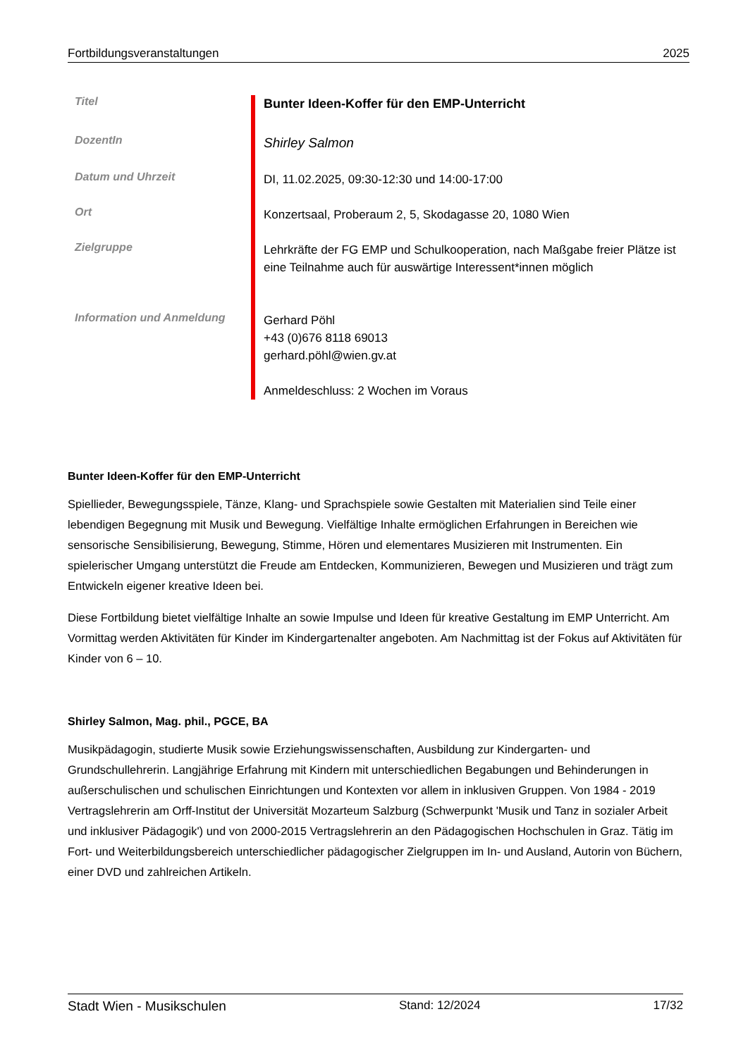Fortbildungsveranstaltungen 2025
| Titel | Bunter Ideen-Koffer für den EMP-Unterricht |
| DozentIn | Shirley Salmon |
| Datum und Uhrzeit | DI, 11.02.2025, 09:30-12:30 und 14:00-17:00 |
| Ort | Konzertsaal, Proberaum 2, 5, Skodagasse 20, 1080 Wien |
| Zielgruppe | Lehrkräfte der FG EMP und Schulkooperation, nach Maßgabe freier Plätze ist eine Teilnahme auch für auswärtige Interessent*innen möglich |
| Information und Anmeldung | Gerhard Pöhl +43 (0)676 8118 69013 gerhard.pöhl@wien.gv.at Anmeldeschluss: 2 Wochen im Voraus |
Bunter Ideen-Koffer für den EMP-Unterricht
Spiellieder, Bewegungsspiele, Tänze, Klang- und Sprachspiele sowie Gestalten mit Materialien sind Teile einer lebendigen Begegnung mit Musik und Bewegung. Vielfältige Inhalte ermöglichen Erfahrungen in Bereichen wie sensorische Sensibilisierung, Bewegung, Stimme, Hören und elementares Musizieren mit Instrumenten. Ein spielerischer Umgang unterstützt die Freude am Entdecken, Kommunizieren, Bewegen und Musizieren und trägt zum Entwickeln eigener kreative Ideen bei.
Diese Fortbildung bietet vielfältige Inhalte an sowie Impulse und Ideen für kreative Gestaltung im EMP Unterricht. Am Vormittag werden Aktivitäten für Kinder im Kindergartenalter angeboten. Am Nachmittag ist der Fokus auf Aktivitäten für Kinder von 6 – 10.
Shirley Salmon, Mag. phil., PGCE, BA
Musikpädagogin, studierte Musik sowie Erziehungswissenschaften, Ausbildung zur Kindergarten- und Grundschullehrerin. Langjährige Erfahrung mit Kindern mit unterschiedlichen Begabungen und Behinderungen in außerschulischen und schulischen Einrichtungen und Kontexten vor allem in inklusiven Gruppen. Von 1984 - 2019 Vertragslehrerin am Orff-Institut der Universität Mozarteum Salzburg (Schwerpunkt 'Musik und Tanz in sozialer Arbeit und inklusiver Pädagogik') und von 2000-2015 Vertragslehrerin an den Pädagogischen Hochschulen in Graz. Tätig im Fort- und Weiterbildungsbereich unterschiedlicher pädagogischer Zielgruppen im In- und Ausland, Autorin von Büchern, einer DVD und zahlreichen Artikeln.
Stadt Wien - Musikschulen Stand: 12/2024 17/32